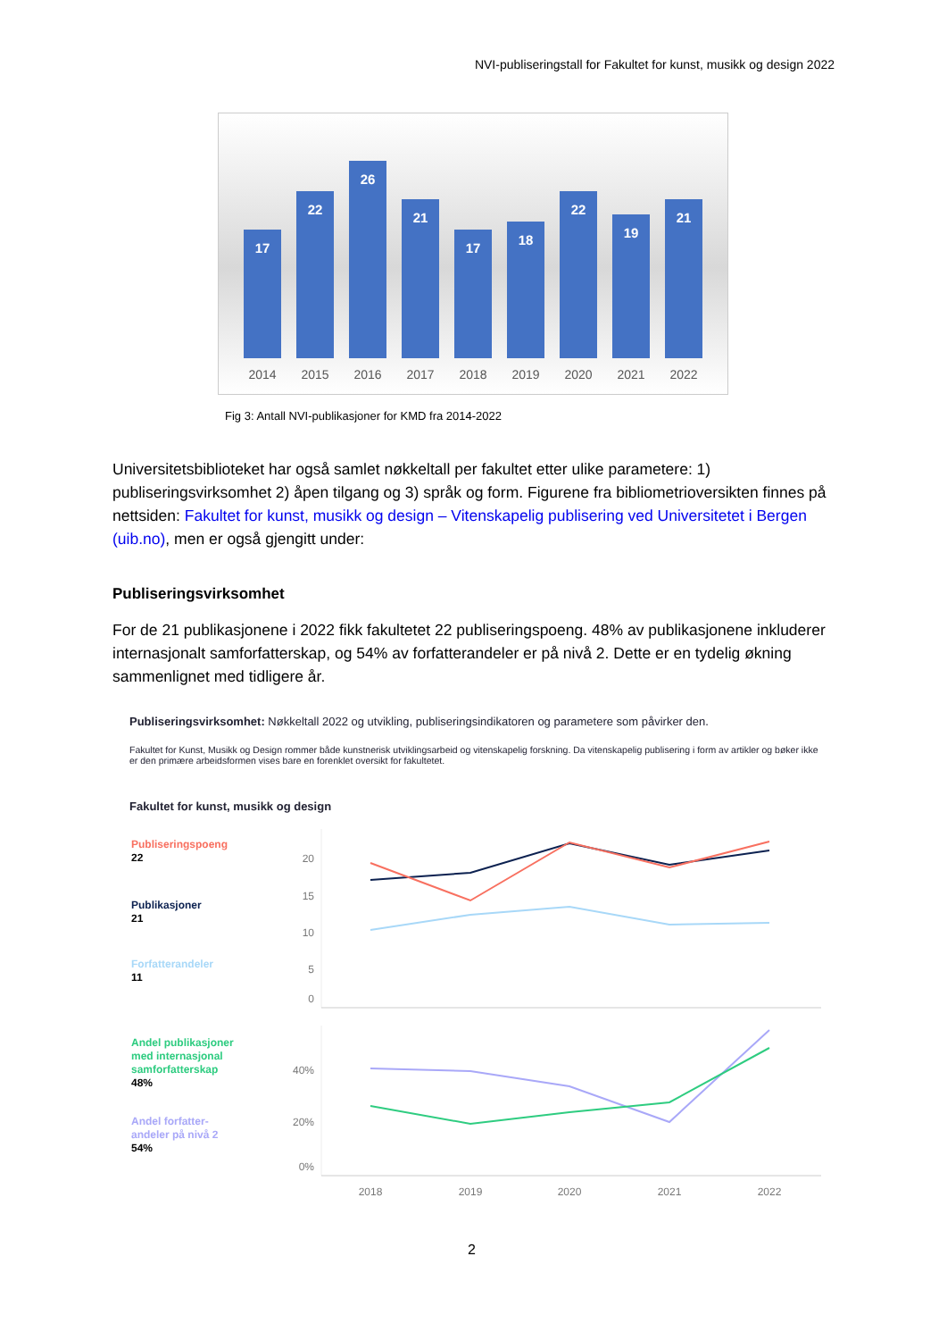NVI-publiseringstall for Fakultet for kunst, musikk og design 2022
17
22
26
21
17
18
22
19
21
2014 2015 2016 2017 2018 2019 2020 2021 2022
Fig 3: Antall NVI-publikasjoner for KMD fra 2014-2022
Universitetsbiblioteket har også samlet nøkkeltall per fakultet etter ulike parametere: 1) publiseringsvirksomhet 2) åpen tilgang og 3) språk og form. Figurene fra bibliometrioversikten finnes på nettsiden: Fakultet for kunst, musikk og design – Vitenskapelig publisering ved Universitetet i Bergen (uib.no), men er også gjengitt under:
Publiseringsvirksomhet
For de 21 publikasjonene i 2022 fikk fakultetet 22 publiseringspoeng. 48% av publikasjonene inkluderer internasjonalt samforfatterskap, og 54% av forfatterandeler er på nivå 2. Dette er en tydelig økning sammenlignet med tidligere år.
Publiseringsvirksomhet: Nøkkeltall 2022 og utvikling, publiseringsindikatoren og parametere som påvirker den.
Fakultet for Kunst, Musikk og Design rommer både kunstnerisk utviklingsarbeid og vitenskapelig forskning. Da vitenskapelig publisering i form av artikler og bøker ikke er den primære arbeidsformen vises bare en forenklet oversikt for fakultetet.
Fakultet for kunst, musikk og design
Publiseringspoeng
22
Publikasjoner
21
Forfatterandeler
11
Andel publikasjoner
med internasjonal
samforfatterskap
48%
Andel forfatter-
andeler på nivå 2
54%
20
15
10
5
0
40%
20%
0%
2018
2019
2020
2021
2022
2